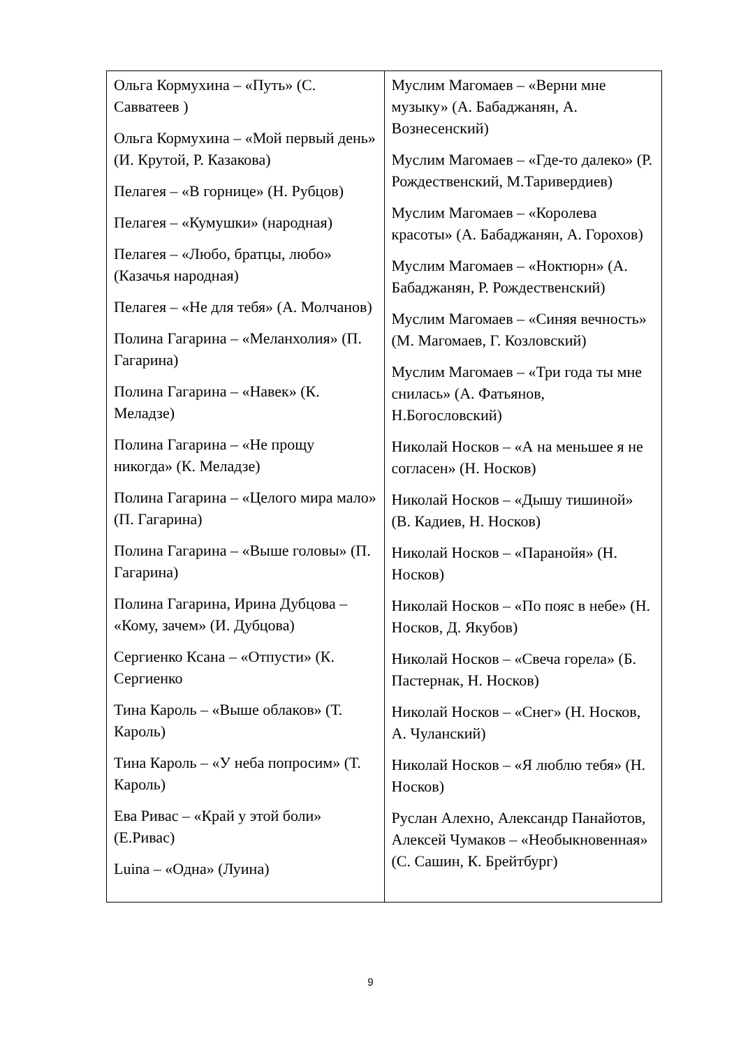| Ольга Кормухина – «Путь» (С. Савватеев ) Ольга Кормухина – «Мой первый день» (И. Крутой, Р. Казакова) Пелагея – «В горнице» (Н. Рубцов) Пелагея – «Кумушки» (народная) Пелагея – «Любо, братцы, любо» (Казачья народная) Пелагея – «Не для тебя» (А. Молчанов) Полина Гагарина – «Меланхолия» (П. Гагарина) Полина Гагарина – «Навек» (К. Меладзе) Полина Гагарина – «Не прощу никогда» (К. Меладзе) Полина Гагарина – «Целого мира мало» (П. Гагарина) Полина Гагарина – «Выше головы» (П. Гагарина) Полина Гагарина, Ирина Дубцова – «Кому, зачем» (И. Дубцова) Сергиенко Ксана – «Отпусти» (К. Сергиенко Тина Кароль – «Выше облаков» (Т. Кароль) Тина Кароль – «У неба попросим» (Т. Кароль) Ева Ривас – «Край у этой боли» (Е.Ривас) Luina – «Одна» (Луина) | Муслим Магомаев – «Верни мне музыку» (А. Бабаджанян, А. Вознесенский) Муслим Магомаев – «Где-то далеко» (Р. Рождественский, М.Таривердиев) Муслим Магомаев – «Королева красоты» (А. Бабаджанян, А. Горохов) Муслим Магомаев – «Ноктюрн» (А. Бабаджанян, Р. Рождественский) Муслим Магомаев – «Синяя вечность» (М. Магомаев, Г. Козловский) Муслим Магомаев – «Три года ты мне снилась» (А. Фатьянов, Н.Богословский) Николай Носков – «А на меньшее я не согласен» (Н. Носков) Николай Носков – «Дышу тишиной» (В. Кадиев, Н. Носков) Николай Носков – «Паранойя» (Н. Носков) Николай Носков – «По пояс в небе» (Н. Носков, Д. Якубов) Николай Носков – «Свеча горела» (Б. Пастернак, Н. Носков) Николай Носков – «Снег» (Н. Носков, А. Чуланский) Николай Носков – «Я люблю тебя» (Н. Носков) Руслан Алехно, Александр Панайотов, Алексей Чумаков – «Необыкновенная» (С. Сашин, К. Брейтбург) |
9